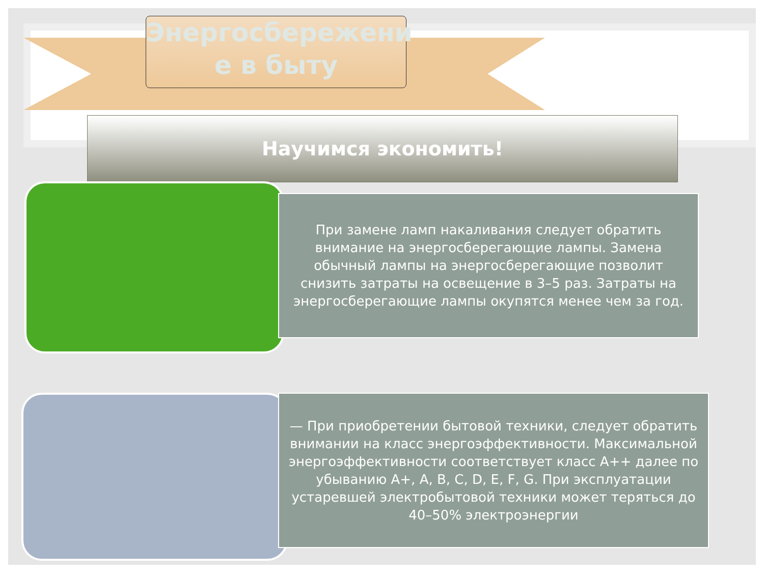Энергосбережени е в быту
Научимся экономить!
При замене ламп накаливания следует обратить внимание на энергосберегающие лампы. Замена обычный лампы на энергосберегающие позволит снизить затраты на освещение в 3–5 раз. Затраты на энергосберегающие лампы окупятся менее чем за год.
— При приобретении бытовой техники, следует обратить внимании на класс энергоэффективности. Максимальной энергоэффективности соответствует класс А++ далее по убыванию A+, A, B, C, D, E, F, G. При эксплуатации устаревшей электробытовой техники может теряться до 40–50% электроэнергии